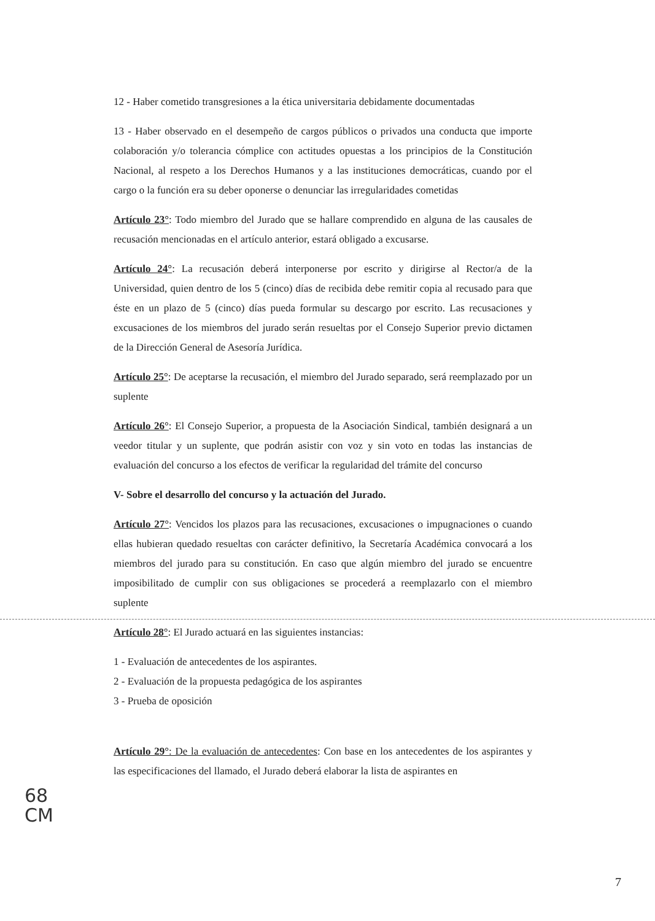12 - Haber cometido transgresiones a la ética universitaria debidamente documentadas
13 - Haber observado en el desempeño de cargos públicos o privados una conducta que importe colaboración y/o tolerancia cómplice con actitudes opuestas a los principios de la Constitución Nacional, al respeto a los Derechos Humanos y a las instituciones democráticas, cuando por el cargo o la función era su deber oponerse o denunciar las irregularidades cometidas
Artículo 23°: Todo miembro del Jurado que se hallare comprendido en alguna de las causales de recusación mencionadas en el artículo anterior, estará obligado a excusarse.
Artículo 24°: La recusación deberá interponerse por escrito y dirigirse al Rector/a de la Universidad, quien dentro de los 5 (cinco) días de recibida debe remitir copia al recusado para que éste en un plazo de 5 (cinco) días pueda formular su descargo por escrito. Las recusaciones y excusaciones de los miembros del jurado serán resueltas por el Consejo Superior previo dictamen de la Dirección General de Asesoría Jurídica.
Artículo 25°: De aceptarse la recusación, el miembro del Jurado separado, será reemplazado por un suplente
Artículo 26°: El Consejo Superior, a propuesta de la Asociación Sindical, también designará a un veedor titular y un suplente, que podrán asistir con voz y sin voto en todas las instancias de evaluación del concurso a los efectos de verificar la regularidad del trámite del concurso
V- Sobre el desarrollo del concurso y la actuación del Jurado.
Artículo 27°: Vencidos los plazos para las recusaciones, excusaciones o impugnaciones o cuando ellas hubieran quedado resueltas con carácter definitivo, la Secretaría Académica convocará a los miembros del jurado para su constitución. En caso que algún miembro del jurado se encuentre imposibilitado de cumplir con sus obligaciones se procederá a reemplazarlo con el miembro suplente
Artículo 28°: El Jurado actuará en las siguientes instancias:
1 - Evaluación de antecedentes de los aspirantes.
2 - Evaluación de la propuesta pedagógica de los aspirantes
3 - Prueba de oposición
Artículo 29°: De la evaluación de antecedentes: Con base en los antecedentes de los aspirantes y las especificaciones del llamado, el Jurado deberá elaborar la lista de aspirantes en
68
CM
7